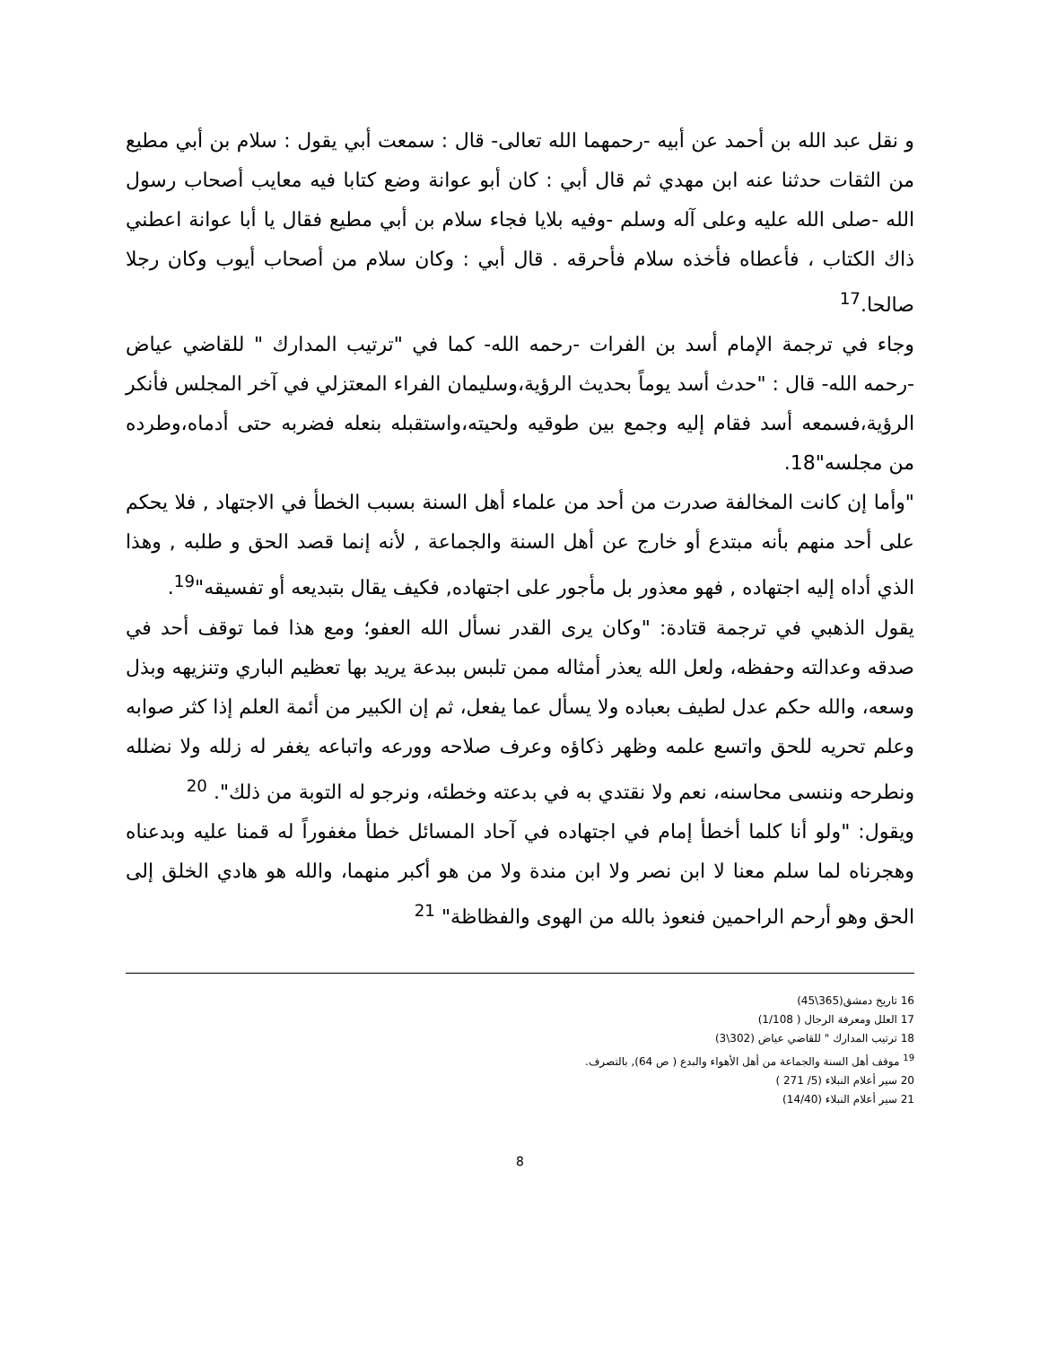و نقل عبد الله بن أحمد عن أبيه -رحمهما الله تعالى- قال : سمعت أبي يقول : سلام بن أبي مطيع من الثقات حدثنا عنه ابن مهدي ثم قال أبي : كان أبو عوانة وضع كتابا فيه معايب أصحاب رسول الله -صلى الله عليه وعلى آله وسلم -وفيه بلايا فجاء سلام بن أبي مطيع فقال يا أبا عوانة اعطني ذاك الكتاب ، فأعطاه فأخذه سلام فأحرقه . قال أبي : وكان سلام من أصحاب أيوب وكان رجلا صالحا.<sup>17</sup>
وجاء في ترجمة الإمام أسد بن الفرات -رحمه الله- كما في "ترتيب المدارك " للقاضي عياض -رحمه الله- قال : "حدث أسد يوماً بحديث الرؤية،وسليمان الفراء المعتزلي في آخر المجلس فأنكر الرؤية،فسمعه أسد فقام إليه وجمع بين طوقيه ولحيته،واستقبله بنعله فضربه حتى أدماه،وطرده من مجلسه"18.
"وأما إن كانت المخالفة صدرت من أحد من علماء أهل السنة بسبب الخطأ في الاجتهاد , فلا يحكم على أحد منهم بأنه مبتدع أو خارج عن أهل السنة والجماعة , لأنه إنما قصد الحق و طلبه , وهذا الذي أداه إليه اجتهاده , فهو معذور بل مأجور على اجتهاده, فكيف يقال بتبديعه أو تفسيقه"<sup>19</sup>.
يقول الذهبي في ترجمة قتادة: "وكان يرى القدر نسأل الله العفو؛ ومع هذا فما توقف أحد في صدقه وعدالته وحفظه، ولعل الله يعذر أمثاله ممن تلبس ببدعة يريد بها تعظيم الباري وتنزيهه وبذل وسعه، والله حكم عدل لطيف بعباده ولا يسأل عما يفعل، ثم إن الكبير من أئمة العلم إذا كثر صوابه وعلم تحريه للحق واتسع علمه وظهر ذكاؤه وعرف صلاحه وورعه واتباعه يغفر له زلله ولا نضلله ونطرحه وننسى محاسنه، نعم ولا نقتدي به في بدعته وخطئه، ونرجو له التوبة من ذلك". <sup>20</sup>
ويقول: "ولو أنا كلما أخطأ إمام في اجتهاده في آحاد المسائل خطأ مغفوراً له قمنا عليه وبدعناه وهجرناه لما سلم معنا لا ابن نصر ولا ابن مندة ولا من هو أكبر منهما، والله هو هادي الخلق إلى الحق وهو أرحم الراحمين فنعوذ بالله من الهوى والفظاظة" <sup>21</sup>
16 تاريخ دمشق(365\45)
17 العلل ومعرفة الرجال ( 1/108)
18 ترتيب المدارك " للقاضي عياض (302\3)
<sup>19</sup> موقف أهل السنة والجماعة من أهل الأهواء والبدع ( ص 64), بالتصرف.
20 سير أعلام النبلاء (5/ 271 )
21 سير أعلام النبلاء (14/40)
8